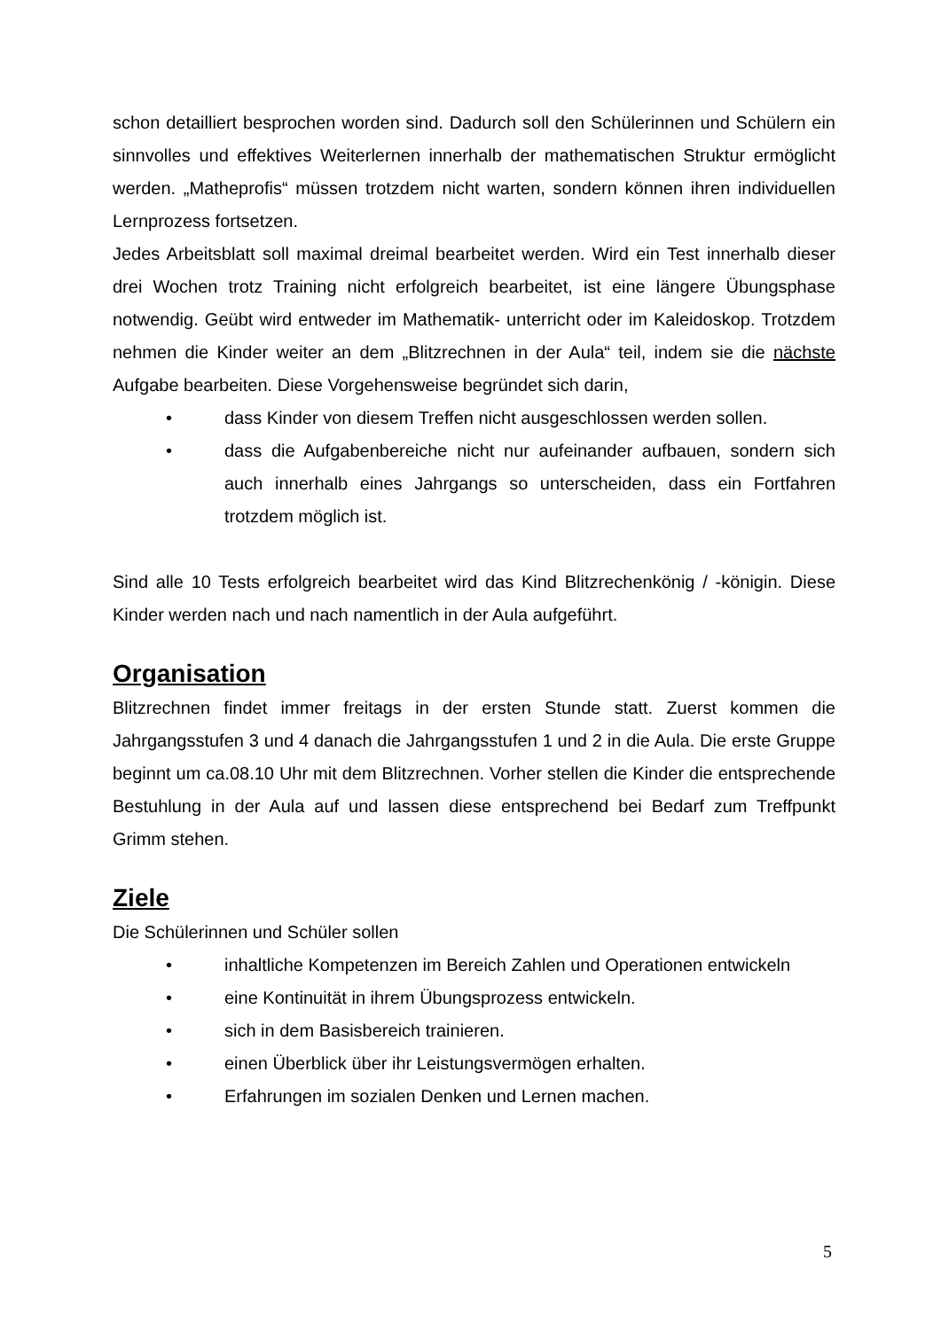schon detailliert besprochen worden sind. Dadurch soll den Schülerinnen und Schülern ein sinnvolles und effektives Weiterlernen innerhalb der mathematischen Struktur ermöglicht werden. „Matheprofis“ müssen trotzdem nicht warten, sondern können ihren individuellen Lernprozess fortsetzen.
Jedes Arbeitsblatt soll maximal dreimal bearbeitet werden. Wird ein Test innerhalb dieser drei Wochen trotz Training nicht erfolgreich bearbeitet, ist eine längere Übungsphase notwendig. Geübt wird entweder im Mathematik- unterricht oder im Kaleidoskop. Trotzdem nehmen die Kinder weiter an dem „Blitzrechnen in der Aula“ teil, indem sie die nächste Aufgabe bearbeiten. Diese Vorgehensweise begründet sich darin,
• dass Kinder von diesem Treffen nicht ausgeschlossen werden sollen.
• dass die Aufgabenbereiche nicht nur aufeinander aufbauen, sondern sich auch innerhalb eines Jahrgangs so unterscheiden, dass ein Fortfahren trotzdem möglich ist.
Sind alle 10 Tests erfolgreich bearbeitet wird das Kind Blitzrechenkönig / -königin. Diese Kinder werden nach und nach namentlich in der Aula aufgeführt.
Organisation
Blitzrechnen findet immer freitags in der ersten Stunde statt. Zuerst kommen die Jahrgangsstufen 3 und 4 danach die Jahrgangsstufen 1 und 2 in die Aula. Die erste Gruppe beginnt um ca.08.10 Uhr mit dem Blitzrechnen. Vorher stellen die Kinder die entsprechende Bestuhlung in der Aula auf und lassen diese entsprechend bei Bedarf zum Treffpunkt Grimm stehen.
Ziele
Die Schülerinnen und Schüler sollen
• inhaltliche Kompetenzen im Bereich Zahlen und Operationen entwickeln
• eine Kontinuität in ihrem Übungsprozess entwickeln.
• sich in dem Basisbereich trainieren.
• einen Überblick über ihr Leistungsvermögen erhalten.
• Erfahrungen im sozialen Denken und Lernen machen.
5